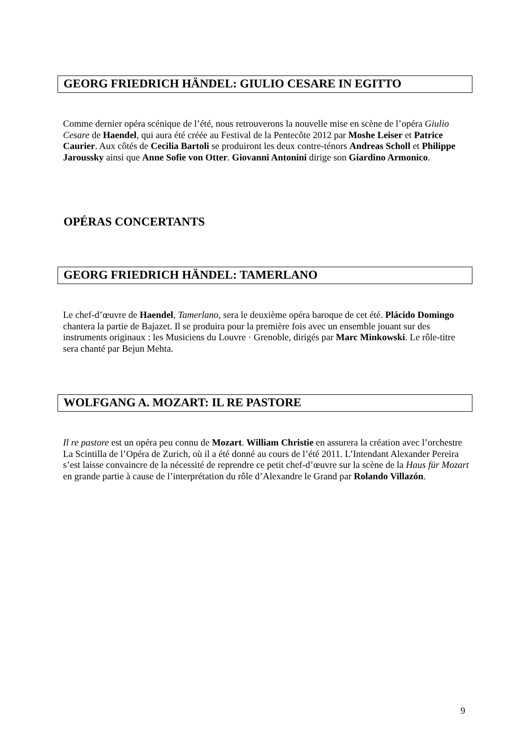GEORG FRIEDRICH HÄNDEL: GIULIO CESARE IN EGITTO
Comme dernier opéra scénique de l’été, nous retrouverons la nouvelle mise en scène de l’opéra Giulio Cesare de Haendel, qui aura été créée au Festival de la Pentecôte 2012 par Moshe Leiser et Patrice Caurier. Aux côtés de Cecilia Bartoli se produiront les deux contre-ténors Andreas Scholl et Philippe Jaroussky ainsi que Anne Sofie von Otter. Giovanni Antonini dirige son Giardino Armonico.
OPÉRAS CONCERTANTS
GEORG FRIEDRICH HÄNDEL: TAMERLANO
Le chef-d’œuvre de Haendel, Tamerlano, sera le deuxième opéra baroque de cet été. Plácido Domingo chantera la partie de Bajazet. Il se produira pour la première fois avec un ensemble jouant sur des instruments originaux : les Musiciens du Louvre · Grenoble, dirigés par Marc Minkowski. Le rôle-titre sera chanté par Bejun Mehta.
WOLFGANG A. MOZART: IL RE PASTORE
Il re pastore est un opéra peu connu de Mozart. William Christie en assurera la création avec l’orchestre La Scintilla de l’Opéra de Zurich, où il a été donné au cours de l’été 2011. L’Intendant Alexander Pereira s’est laisse convaincre de la nécessité de reprendre ce petit chef-d’œuvre sur la scène de la Haus für Mozart en grande partie à cause de l’interprétation du rôle d’Alexandre le Grand par Rolando Villazón.
9